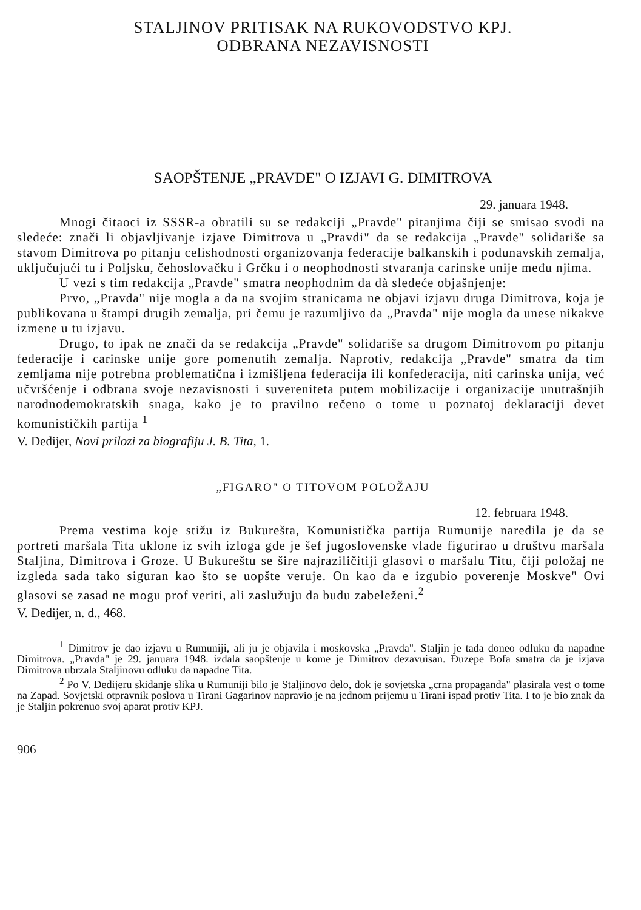STALJINOV PRITISAK NA RUKOVODSTVO KPJ.
ODBRANA NEZAVISNOSTI
SAOPŠTENJE „PRAVDE" O IZJAVI G. DIMITROVA
29. januara 1948.
Mnogi čitaoci iz SSSR-a obratili su se redakciji „Pravde" pitanjima čiji se smisao svodi na sledeće: znači li objavljivanje izjave Dimitrova u „Pravdi" da se redakcija „Pravde" solidariše sa stavom Dimitrova po pitanju celishodnosti organizovanja federacije balkanskih i podunavskih zemalja, uključujući tu i Poljsku, čehoslovačku i Grčku i o neophodnosti stvaranja carinske unije među njima.
U vezi s tim redakcija „Pravde" smatra neophodnim da dà sledeće objašnjenje:
Prvo, „Pravda" nije mogla a da na svojim stranicama ne objavi izjavu druga Dimitrova, koja je publikovana u štampi drugih zemalja, pri čemu je razumljivo da „Pravda" nije mogla da unese nikakve izmene u tu izjavu.
Drugo, to ipak ne znači da se redakcija „Pravde" solidariše sa drugom Dimitrovom po pitanju federacije i carinske unije gore pomenutih zemalja. Naprotiv, redakcija „Pravde" smatra da tim zemljama nije potrebna problematična i izmišljena federacija ili konfederacija, niti carinska unija, već učvršćenje i odbrana svoje nezavisnosti i suvereniteta putem mobilizacije i organizacije unutrašnjih narodnodemokratskih snaga, kako je to pravilno rečeno o tome u poznatoj deklaraciji devet komunističkih partija <sup>1</sup>
V. Dedijer, Novi prilozi za biografiju J. B. Tita, 1.
„FIGARO" O TITOVOM POLOŽAJU
12. februara 1948.
Prema vestima koje stižu iz Bukurešta, Komunistička partija Rumunije naredila je da se portreti maršala Tita uklone iz svih izloga gde je šef jugoslovenske vlade figurirao u društvu maršala Staljina, Dimitrova i Groze. U Bukureštu se šire najraziličitiji glasovi o maršalu Titu, čiji položaj ne izgleda sada tako siguran kao što se uopšte veruje. On kao da e izgubio poverenje Moskve" Ovi glasovi se zasad ne mogu prof veriti, ali zaslužuju da budu zabeleženi.<sup>2</sup>
V. Dedijer, n. d., 468.
<sup>1</sup> Dimitrov je dao izjavu u Rumuniji, ali ju je objavila i moskovska „Pravda". Staljin je tada doneo odluku da napadne Dimitrova. „Pravda" je 29. januara 1948. izdala saopštenje u kome je Dimitrov dezavuisan. Đuzepe Bofa smatra da je izjava Dimitrova ubrzala Staljinovu odluku da napadne Tita.
<sup>2</sup> Po V. Dedijeru skidanje slika u Rumuniji bilo je Staljinovo delo, dok je sovjetska „crna propaganda" plasirala vest o tome na Zapad. Sovjetski otpravnik poslova u Tirani Gagarinov napravio je na jednom prijemu u Tirani ispad protiv Tita. I to je bio znak da je Staljin pokrenuo svoj aparat protiv KPJ.
906